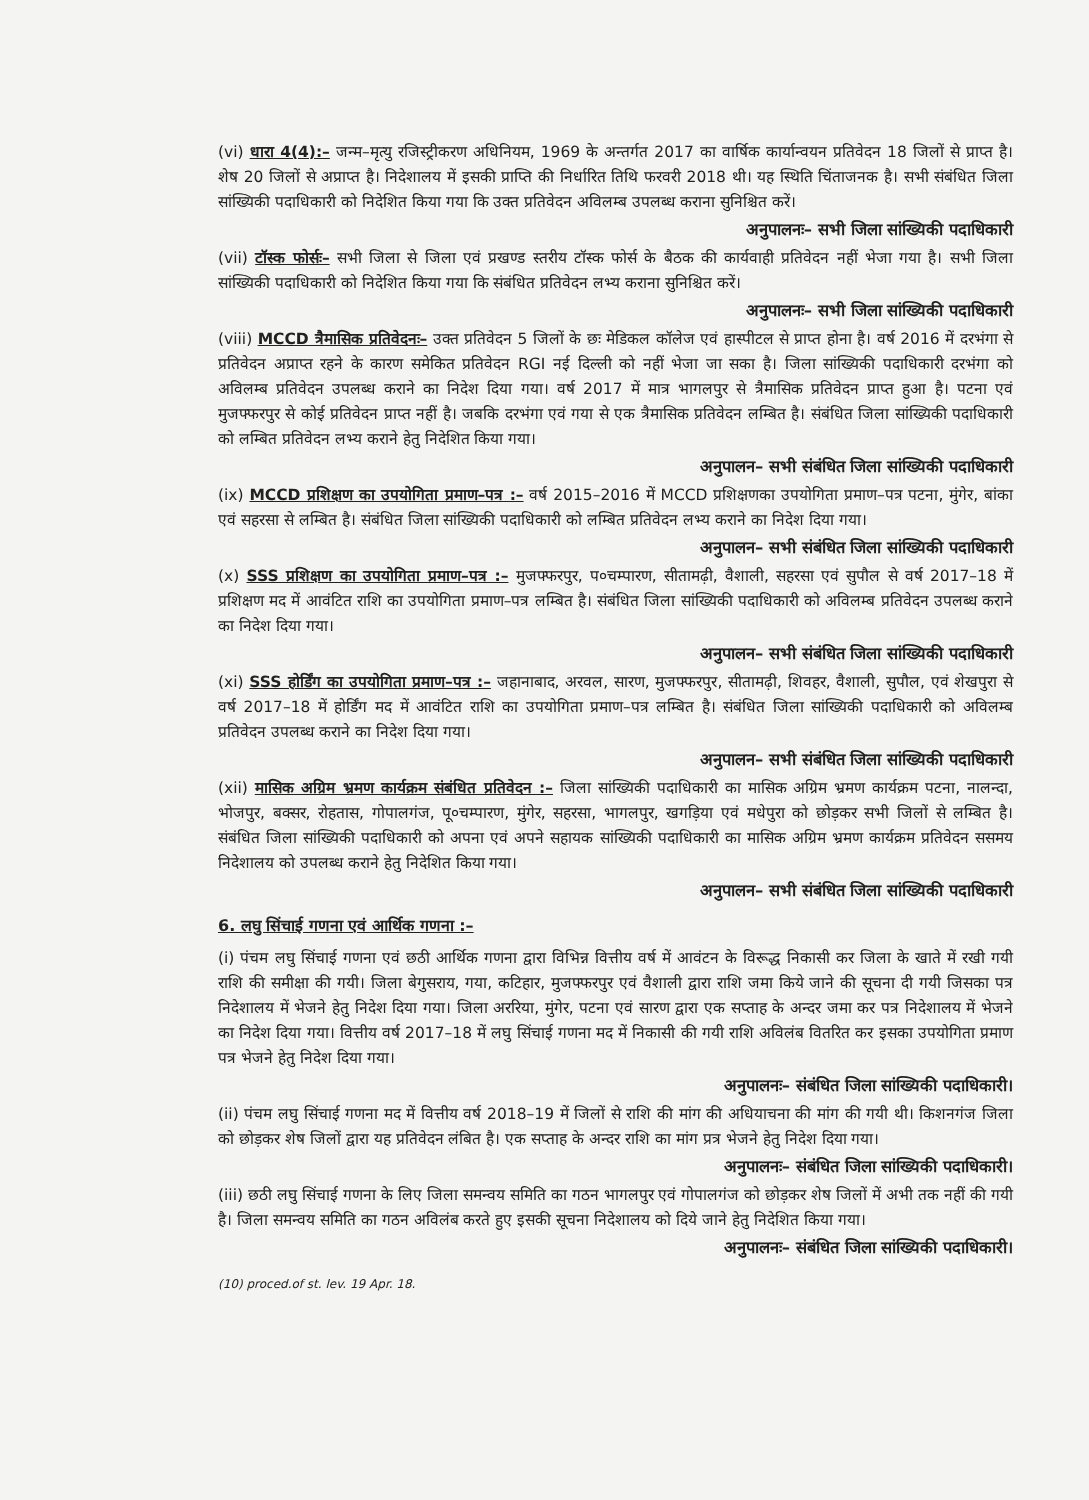(vi) धारा 4(4):– जन्म–मृत्यु रजिस्ट्रीकरण अधिनियम, 1969 के अन्तर्गत 2017 का वार्षिक कार्यान्वयन प्रतिवेदन 18 जिलों से प्राप्त है। शेष 20 जिलों से अप्राप्त है। निदेशालय में इसकी प्राप्ति की निर्धारित तिथि फरवरी 2018 थी। यह स्थिति चिंताजनक है। सभी संबंधित जिला सांख्यिकी पदाधिकारी को निदेशित किया गया कि उक्त प्रतिवेदन अविलम्ब उपलब्ध कराना सुनिश्चित करें।
अनुपालनः– सभी जिला सांख्यिकी पदाधिकारी
(vii) टॉस्क फोर्सः– सभी जिला से जिला एवं प्रखण्ड स्तरीय टॉस्क फोर्स के बैठक की कार्यवाही प्रतिवेदन नहीं भेजा गया है। सभी जिला सांख्यिकी पदाधिकारी को निदेशित किया गया कि संबंधित प्रतिवेदन लभ्य कराना सुनिश्चित करें।
अनुपालनः– सभी जिला सांख्यिकी पदाधिकारी
(viii) MCCD त्रैमासिक प्रतिवेदनः– उक्त प्रतिवेदन 5 जिलों के छः मेडिकल कॉलेज एवं हास्पीटल से प्राप्त होना है। वर्ष 2016 में दरभंगा से प्रतिवेदन अप्राप्त रहने के कारण समेकित प्रतिवेदन RGI नई दिल्ली को नहीं भेजा जा सका है। जिला सांख्यिकी पदाधिकारी दरभंगा को अविलम्ब प्रतिवेदन उपलब्ध कराने का निदेश दिया गया। वर्ष 2017 में मात्र भागलपुर से त्रैमासिक प्रतिवेदन प्राप्त हुआ है। पटना एवं मुजफ्फरपुर से कोई प्रतिवेदन प्राप्त नहीं है। जबकि दरभंगा एवं गया से एक त्रैमासिक प्रतिवेदन लम्बित है। संबंधित जिला सांख्यिकी पदाधिकारी को लम्बित प्रतिवेदन लभ्य कराने हेतु निदेशित किया गया।
अनुपालन– सभी संबंधित जिला सांख्यिकी पदाधिकारी
(ix) MCCD प्रशिक्षण का उपयोगिता प्रमाण–पत्र :– वर्ष 2015–2016 में MCCD प्रशिक्षणका उपयोगिता प्रमाण–पत्र पटना, मुंगेर, बांका एवं सहरसा से लम्बित है। संबंधित जिला सांख्यिकी पदाधिकारी को लम्बित प्रतिवेदन लभ्य कराने का निदेश दिया गया।
अनुपालन– सभी संबंधित जिला सांख्यिकी पदाधिकारी
(x) SSS प्रशिक्षण का उपयोगिता प्रमाण–पत्र :– मुजफ्फरपुर, प०चम्पारण, सीतामढ़ी, वैशाली, सहरसा एवं सुपौल से वर्ष 2017–18 में प्रशिक्षण मद में आवंटित राशि का उपयोगिता प्रमाण–पत्र लम्बित है। संबंधित जिला सांख्यिकी पदाधिकारी को अविलम्ब प्रतिवेदन उपलब्ध कराने का निदेश दिया गया।
अनुपालन– सभी संबंधित जिला सांख्यिकी पदाधिकारी
(xi) SSS होर्डिंग का उपयोगिता प्रमाण–पत्र :– जहानाबाद, अरवल, सारण, मुजफ्फरपुर, सीतामढ़ी, शिवहर, वैशाली, सुपौल, एवं शेखपुरा से वर्ष 2017–18 में होर्डिंग मद में आवंटित राशि का उपयोगिता प्रमाण–पत्र लम्बित है। संबंधित जिला सांख्यिकी पदाधिकारी को अविलम्ब प्रतिवेदन उपलब्ध कराने का निदेश दिया गया।
अनुपालन– सभी संबंधित जिला सांख्यिकी पदाधिकारी
(xii) मासिक अग्रिम भ्रमण कार्यक्रम संबंधित प्रतिवेदन :– जिला सांख्यिकी पदाधिकारी का मासिक अग्रिम भ्रमण कार्यक्रम पटना, नालन्दा, भोजपुर, बक्सर, रोहतास, गोपालगंज, पू०चम्पारण, मुंगेर, सहरसा, भागलपुर, खगड़िया एवं मधेपुरा को छोड़कर सभी जिलों से लम्बित है। संबंधित जिला सांख्यिकी पदाधिकारी को अपना एवं अपने सहायक सांख्यिकी पदाधिकारी का मासिक अग्रिम भ्रमण कार्यक्रम प्रतिवेदन ससमय निदेशालय को उपलब्ध कराने हेतु निदेशित किया गया।
अनुपालन– सभी संबंधित जिला सांख्यिकी पदाधिकारी
6. लघु सिंचाई गणना एवं आर्थिक गणना :–
(i) पंचम लघु सिंचाई गणना एवं छठी आर्थिक गणना द्वारा विभिन्न वित्तीय वर्ष में आवंटन के विरूद्ध निकासी कर जिला के खाते में रखी गयी राशि की समीक्षा की गयी। जिला बेगुसराय, गया, कटिहार, मुजफ्फरपुर एवं वैशाली द्वारा राशि जमा किये जाने की सूचना दी गयी जिसका पत्र निदेशालय में भेजने हेतु निदेश दिया गया। जिला अररिया, मुंगेर, पटना एवं सारण द्वारा एक सप्ताह के अन्दर जमा कर पत्र निदेशालय में भेजने का निदेश दिया गया। वित्तीय वर्ष 2017–18 में लघु सिंचाई गणना मद में निकासी की गयी राशि अविलंब वितरित कर इसका उपयोगिता प्रमाण पत्र भेजने हेतु निदेश दिया गया।
अनुपालनः– संबंधित जिला सांख्यिकी पदाधिकारी।
(ii) पंचम लघु सिंचाई गणना मद में वित्तीय वर्ष 2018–19 में जिलों से राशि की मांग की अधियाचना की मांग की गयी थी। किशनगंज जिला को छोड़कर शेष जिलों द्वारा यह प्रतिवेदन लंबित है। एक सप्ताह के अन्दर राशि का मांग प्रत्र भेजने हेतु निदेश दिया गया।
अनुपालनः– संबंधित जिला सांख्यिकी पदाधिकारी।
(iii) छठी लघु सिंचाई गणना के लिए जिला समन्वय समिति का गठन भागलपुर एवं गोपालगंज को छोड़कर शेष जिलों में अभी तक नहीं की गयी है। जिला समन्वय समिति का गठन अविलंब करते हुए इसकी सूचना निदेशालय को दिये जाने हेतु निदेशित किया गया।
अनुपालनः– संबंधित जिला सांख्यिकी पदाधिकारी।
(10) proced.of st. lev. 19 Apr. 18.